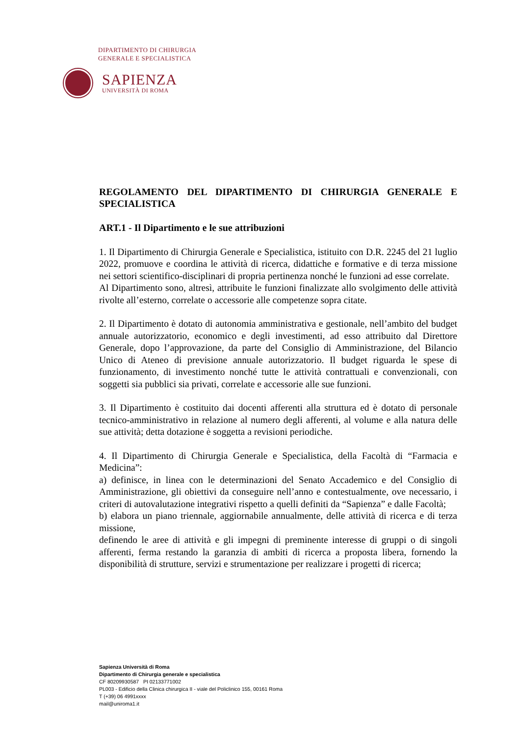DIPARTIMENTO DI CHIRURGIA
GENERALE E SPECIALISTICA
SAPIENZA
UNIVERSITÀ DI ROMA
REGOLAMENTO DEL DIPARTIMENTO DI CHIRURGIA GENERALE E SPECIALISTICA
ART.1 - Il Dipartimento e le sue attribuzioni
1. Il Dipartimento di Chirurgia Generale e Specialistica, istituito con D.R. 2245 del 21 luglio 2022, promuove e coordina le attività di ricerca, didattiche e formative e di terza missione nei settori scientifico-disciplinari di propria pertinenza nonché le funzioni ad esse correlate.
Al Dipartimento sono, altresì, attribuite le funzioni finalizzate allo svolgimento delle attività rivolte all’esterno, correlate o accessorie alle competenze sopra citate.
2. Il Dipartimento è dotato di autonomia amministrativa e gestionale, nell’ambito del budget annuale autorizzatorio, economico e degli investimenti, ad esso attribuito dal Direttore Generale, dopo l’approvazione, da parte del Consiglio di Amministrazione, del Bilancio Unico di Ateneo di previsione annuale autorizzatorio. Il budget riguarda le spese di funzionamento, di investimento nonché tutte le attività contrattuali e convenzionali, con soggetti sia pubblici sia privati, correlate e accessorie alle sue funzioni.
3. Il Dipartimento è costituito dai docenti afferenti alla struttura ed è dotato di personale tecnico-amministrativo in relazione al numero degli afferenti, al volume e alla natura delle sue attività; detta dotazione è soggetta a revisioni periodiche.
4. Il Dipartimento di Chirurgia Generale e Specialistica, della Facoltà di “Farmacia e Medicina”:
a) definisce, in linea con le determinazioni del Senato Accademico e del Consiglio di Amministrazione, gli obiettivi da conseguire nell’anno e contestualmente, ove necessario, i criteri di autovalutazione integrativi rispetto a quelli definiti da “Sapienza” e dalle Facoltà;
b) elabora un piano triennale, aggiornabile annualmente, delle attività di ricerca e di terza missione,
definendo le aree di attività e gli impegni di preminente interesse di gruppi o di singoli afferenti, ferma restando la garanzia di ambiti di ricerca a proposta libera, fornendo la disponibilità di strutture, servizi e strumentazione per realizzare i progetti di ricerca;
Sapienza Università di Roma
Dipartimento di Chirurgia generale e specialistica
CF 80209930587 PI 02133771002
PL003 - Edificio della Clinica chirurgica II - viale del Policlinico 155, 00161 Roma
T (+39) 06 4991xxxx
mail@uniroma1.it